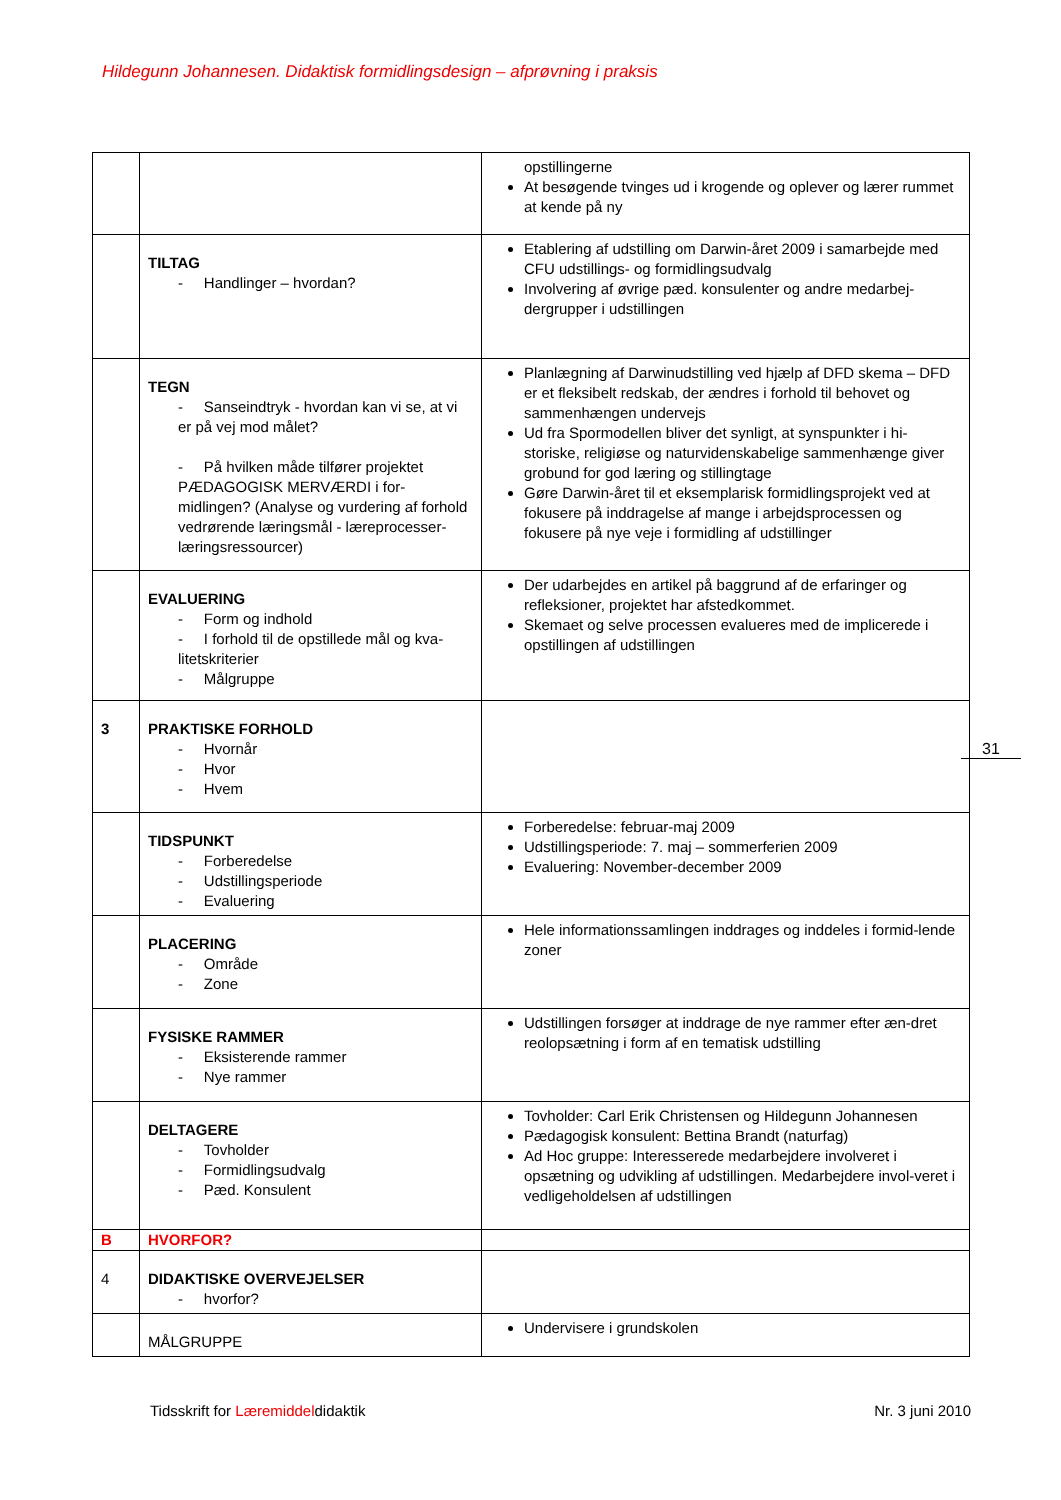Hildegunn Johannesen. Didaktisk formidlingsdesign – afprøvning i praksis
| | | opstillingerne At besøgende tvinges ud i krogende og oplever og lærer rummet at kende på ny |
| | TILTAG - Handlinger – hvordan? | Etablering af udstilling om Darwin-året 2009 i samarbejde med CFU udstillings- og formidlingsudvalg Involvering af øvrige pæd. konsulenter og andre medarbej-dergrupper i udstillingen |
| | TEGN - Sanseindtryk - hvordan kan vi se, at vi er på vej mod målet? - På hvilken måde tilfører projektet PÆDAGOGISK MERVÆRDI i for-midlingen? (Analyse og vurdering af forhold vedrørende læringsmål - læreprocesser- læringsressourcer) | Planlægning af Darwinudstilling ved hjælp af DFD skema – DFD er et fleksibelt redskab, der ændres i forhold til behovet og sammenhængen undervejs Ud fra Spormodellen bliver det synligt, at synspunkter i hi-storiske, religiøse og naturvidenskabelige sammenhænge giver grobund for god læring og stillingtage Gøre Darwin-året til et eksemplarisk formidlingsprojekt ved at fokusere på inddragelse af mange i arbejdsprocessen og fokusere på nye veje i formidling af udstillinger |
| | EVALUERING - Form og indhold - I forhold til de opstillede mål og kva-litetskriterier - Målgruppe | Der udarbejdes en artikel på baggrund af de erfaringer og refleksioner, projektet har afstedkommet. Skemaet og selve processen evalueres med de implicerede i opstillingen af udstillingen |
| 3 | PRAKTISKE FORHOLD - Hvornår - Hvor - Hvem | |
| | TIDSPUNKT - Forberedelse - Udstillingsperiode - Evaluering | Forberedelse: februar-maj 2009 Udstillingsperiode: 7. maj – sommerferien 2009 Evaluering: November-december 2009 |
| | PLACERING - Område - Zone | Hele informationssamlingen inddrages og inddeles i formid-lende zoner |
| | FYSISKE RAMMER - Eksisterende rammer - Nye rammer | Udstillingen forsøger at inddrage de nye rammer efter æn-dret reolopsætning i form af en tematisk udstilling |
| | DELTAGERE - Tovholder - Formidlingsudvalg - Pæd. Konsulent | Tovholder: Carl Erik Christensen og Hildegunn Johannesen Pædagogisk konsulent: Bettina Brandt (naturfag) Ad Hoc gruppe: Interesserede medarbejdere involveret i opsætning og udvikling af udstillingen. Medarbejdere invol-veret i vedligeholdelsen af udstillingen |
| B | HVORFOR? | |
| 4 | DIDAKTISKE OVERVEJELSER - hvorfor? | |
| | MÅLGRUPPE | Undervisere i grundskolen |
31
Tidsskrift for Læremiddeldidaktik Nr. 3 juni 2010